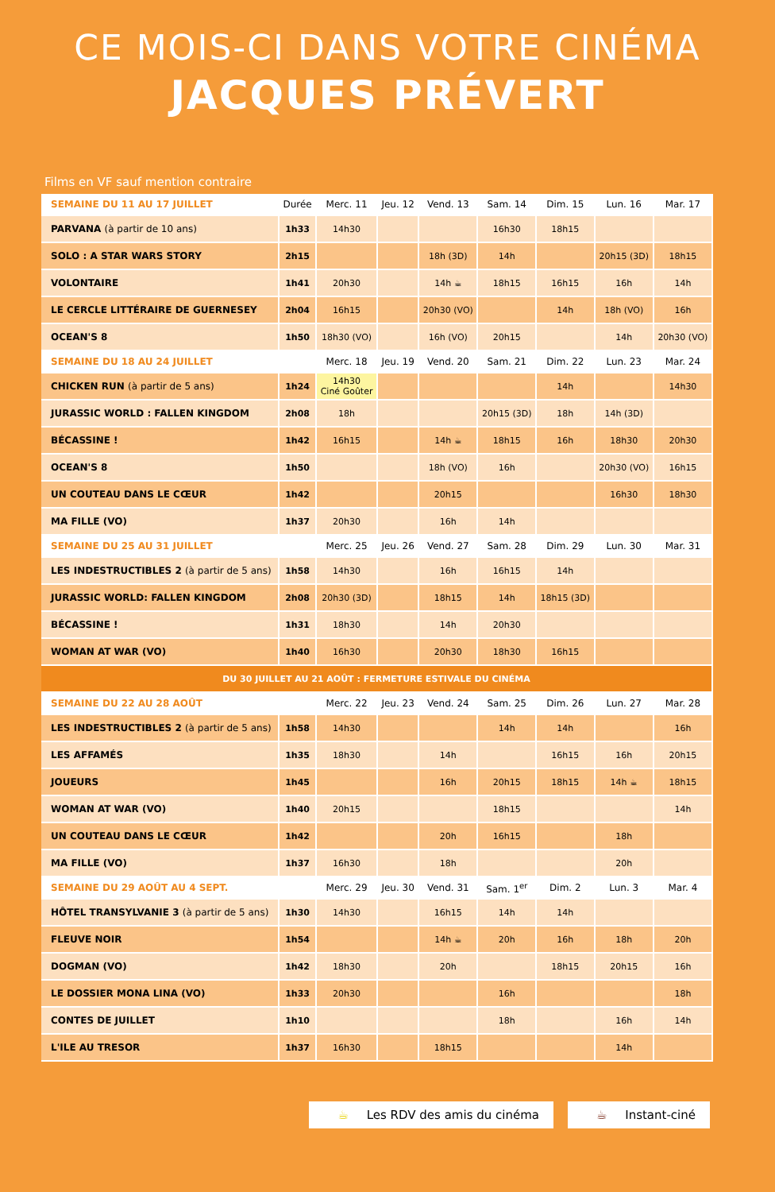CE MOIS-CI DANS VOTRE CINÉMA
JACQUES PRÉVERT
Films en VF sauf mention contraire
| SEMAINE DU 11 AU 17 JUILLET | Durée | Merc. 11 | Jeu. 12 | Vend. 13 | Sam. 14 | Dim. 15 | Lun. 16 | Mar. 17 |
| --- | --- | --- | --- | --- | --- | --- | --- | --- |
| PARVANA (à partir de 10 ans) | 1h33 | 14h30 | | | 16h30 | 18h15 | | |
| SOLO : A STAR WARS STORY | 2h15 | | | 18h (3D) | 14h | | 20h15 (3D) | 18h15 |
| VOLONTAIRE | 1h41 | 20h30 | | 14h ☕ | 18h15 | 16h15 | 16h | 14h |
| LE CERCLE LITTÉRAIRE DE GUERNESEY | 2h04 | 16h15 | | 20h30 (VO) | | 14h | 18h (VO) | 16h |
| OCEAN'S 8 | 1h50 | 18h30 (VO) | | 16h (VO) | 20h15 | | 14h | 20h30 (VO) |
| SEMAINE DU 18 AU 24 JUILLET | | Merc. 18 | Jeu. 19 | Vend. 20 | Sam. 21 | Dim. 22 | Lun. 23 | Mar. 24 |
| CHICKEN RUN (à partir de 5 ans) | 1h24 | 14h30 Ciné Goûter | | | | 14h | | 14h30 |
| JURASSIC WORLD : FALLEN KINGDOM | 2h08 | 18h | | | 20h15 (3D) | 18h | 14h (3D) | |
| BÉCASSINE ! | 1h42 | 16h15 | | 14h ☕ | 18h15 | 16h | 18h30 | 20h30 |
| OCEAN'S 8 | 1h50 | | | 18h (VO) | 16h | | 20h30 (VO) | 16h15 |
| UN COUTEAU DANS LE CŒUR | 1h42 | | | 20h15 | | | 16h30 | 18h30 |
| MA FILLE (VO) | 1h37 | 20h30 | | 16h | 14h | | | |
| SEMAINE DU 25 AU 31 JUILLET | | Merc. 25 | Jeu. 26 | Vend. 27 | Sam. 28 | Dim. 29 | Lun. 30 | Mar. 31 |
| LES INDESTRUCTIBLES 2 (à partir de 5 ans) | 1h58 | 14h30 | | 16h | 16h15 | 14h | | |
| JURASSIC WORLD: FALLEN KINGDOM | 2h08 | 20h30 (3D) | | 18h15 | 14h | 18h15 (3D) | | |
| BÉCASSINE ! | 1h31 | 18h30 | | 14h | 20h30 | | | |
| WOMAN AT WAR (VO) | 1h40 | 16h30 | | 20h30 | 18h30 | 16h15 | | |
| DU 30 JUILLET AU 21 AOÛT : FERMETURE ESTIVALE DU CINÉMA | | | | | | | | |
| SEMAINE DU 22 AU 28 AOÛT | | Merc. 22 | Jeu. 23 | Vend. 24 | Sam. 25 | Dim. 26 | Lun. 27 | Mar. 28 |
| LES INDESTRUCTIBLES 2 (à partir de 5 ans) | 1h58 | 14h30 | | | 14h | 14h | | 16h |
| LES AFFAMÉS | 1h35 | 18h30 | | 14h | | 16h15 | 16h | 20h15 |
| JOUEURS | 1h45 | | | 16h | 20h15 | 18h15 | 14h ☕ | 18h15 |
| WOMAN AT WAR (VO) | 1h40 | 20h15 | | | 18h15 | | | 14h |
| UN COUTEAU DANS LE CŒUR | 1h42 | | | 20h | 16h15 | | 18h | |
| MA FILLE (VO) | 1h37 | 16h30 | | 18h | | | 20h | |
| SEMAINE DU 29 AOÛT AU 4 SEPT. | | Merc. 29 | Jeu. 30 | Vend. 31 | Sam. 1<sup>er</sup> | Dim. 2 | Lun. 3 | Mar. 4 |
| HÔTEL TRANSYLVANIE 3 (à partir de 5 ans) | 1h30 | 14h30 | | 16h15 | 14h | 14h | | |
| FLEUVE NOIR | 1h54 | | | 14h ☕ | 20h | 16h | 18h | 20h |
| DOGMAN (VO) | 1h42 | 18h30 | | 20h | | 18h15 | 20h15 | 16h |
| LE DOSSIER MONA LINA (VO) | 1h33 | 20h30 | | | 16h | | | 18h |
| CONTES DE JUILLET | 1h10 | | | | 18h | | 16h | 14h |
| L'ILE AU TRESOR | 1h37 | 16h30 | | 18h15 | | | 14h | |
☕ Les RDV des amis du cinéma ☕ Instant-ciné